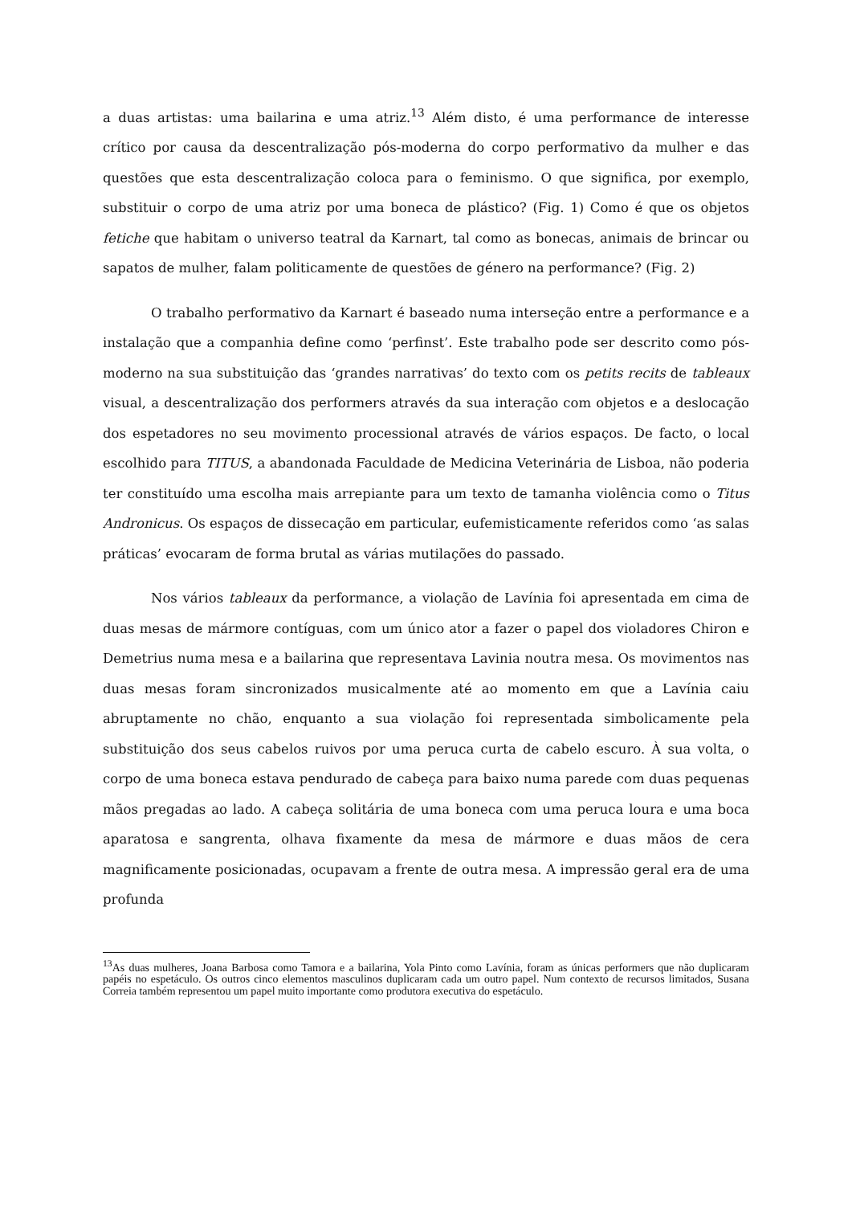a duas artistas: uma bailarina e uma atriz.<sup>13</sup> Além disto, é uma performance de interesse crítico por causa da descentralização pós-moderna do corpo performativo da mulher e das questões que esta descentralização coloca para o feminismo. O que significa, por exemplo, substituir o corpo de uma atriz por uma boneca de plástico? (Fig. 1) Como é que os objetos fetiche que habitam o universo teatral da Karnart, tal como as bonecas, animais de brincar ou sapatos de mulher, falam politicamente de questões de género na performance? (Fig. 2)
O trabalho performativo da Karnart é baseado numa interseção entre a performance e a instalação que a companhia define como ‘perfinst’. Este trabalho pode ser descrito como pós-moderno na sua substituição das ‘grandes narrativas’ do texto com os petits recits de tableaux visual, a descentralização dos performers através da sua interação com objetos e a deslocação dos espetadores no seu movimento processional através de vários espaços. De facto, o local escolhido para TITUS, a abandonada Faculdade de Medicina Veterinária de Lisboa, não poderia ter constituído uma escolha mais arrepiante para um texto de tamanha violência como o Titus Andronicus. Os espaços de dissecação em particular, eufemisticamente referidos como ‘as salas práticas’ evocaram de forma brutal as várias mutilações do passado.
Nos vários tableaux da performance, a violação de Lavínia foi apresentada em cima de duas mesas de mármore contíguas, com um único ator a fazer o papel dos violadores Chiron e Demetrius numa mesa e a bailarina que representava Lavinia noutra mesa. Os movimentos nas duas mesas foram sincronizados musicalmente até ao momento em que a Lavínia caiu abruptamente no chão, enquanto a sua violação foi representada simbolicamente pela substituição dos seus cabelos ruivos por uma peruca curta de cabelo escuro. À sua volta, o corpo de uma boneca estava pendurado de cabeça para baixo numa parede com duas pequenas mãos pregadas ao lado. A cabeça solitária de uma boneca com uma peruca loura e uma boca aparatosa e sangrenta, olhava fixamente da mesa de mármore e duas mãos de cera magnificamente posicionadas, ocupavam a frente de outra mesa. A impressão geral era de uma profunda
<sup>13</sup> As duas mulheres, Joana Barbosa como Tamora e a bailarina, Yola Pinto como Lavínia, foram as únicas performers que não duplicaram papéis no espetáculo. Os outros cinco elementos masculinos duplicaram cada um outro papel. Num contexto de recursos limitados, Susana Correia também representou um papel muito importante como produtora executiva do espetáculo.